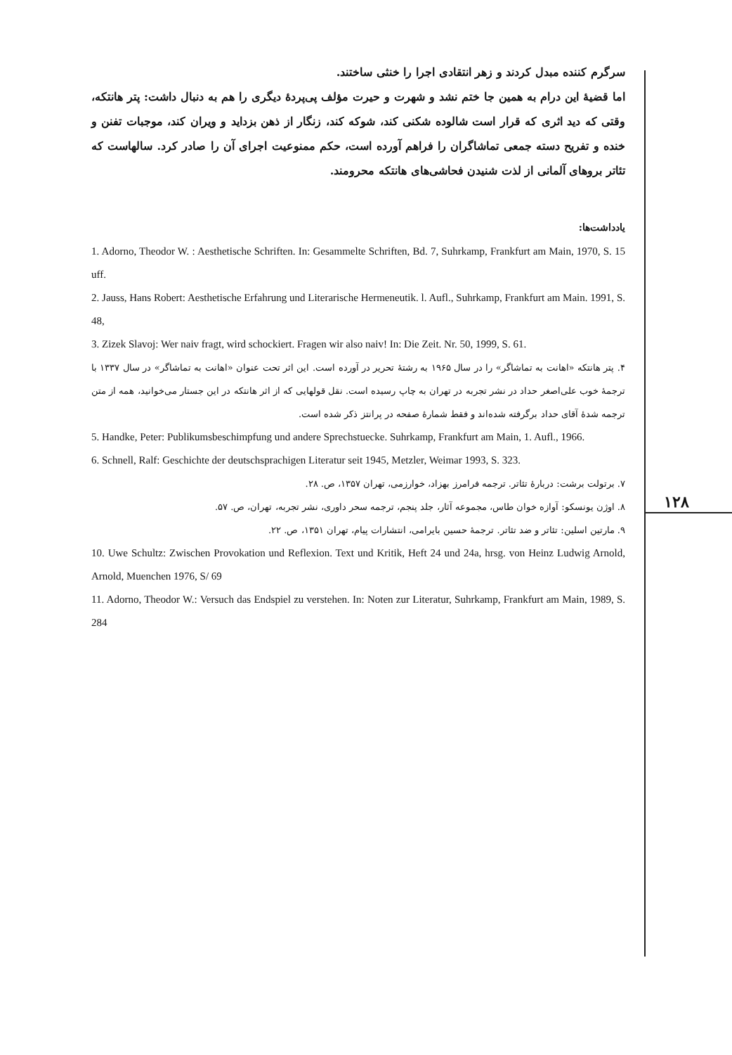۱۲۸
سرگرم کننده مبدل کردند و زهر انتقادی اجرا را خنثی ساختند.
اما قضیهٔ این درام به همین جا ختم نشد و شهرت و حیرت مؤلف پی‌پردهٔ دیگری را هم به دنبال داشت: پتر هانتکه، وقتی که دید اثری که قرار است شالوده شکنی کند، شوکه کند، زنگار از ذهن بزداید و ویران کند، موجبات تفنن و خنده و تفریح دسته جمعی تماشاگران را فراهم آورده است، حکم ممنوعیت اجرای آن را صادر کرد. سالهاست که تئاتر بروهای آلمانی از لذت شنیدن فحاشی‌های هانتکه محرومند.
یادداشت‌ها:
1. Adorno, Theodor W. : Aesthetische Schriften. In: Gesammelte Schriften, Bd. 7, Suhrkamp, Frankfurt am Main, 1970, S. 15 uff.
2. Jauss, Hans Robert: Aesthetische Erfahrung und Literarische Hermeneutik. l. Aufl., Suhrkamp, Frankfurt am Main. 1991, S. 48,
3. Zizek Slavoj: Wer naiv fragt, wird schockiert. Fragen wir also naiv! In: Die Zeit. Nr. 50, 1999, S. 61.
۴. پتر هانتکه «اهانت به تماشاگر» را در سال ۱۹۶۵ به رشتهٔ تحریر در آورده است. این اثر تحت عنوان «اهانت به تماشاگر» در سال ۱۳۳۷ با ترجمهٔ خوب علی‌اصغر حداد در نشر تجربه در تهران به چاپ رسیده است. نقل قولهایی که از اثر هانتکه در این جستار می‌خوانید، همه از متن ترجمه شدهٔ آقای حداد برگرفته شده‌اند و فقط شمارهٔ صفحه در پرانتز ذکر شده است.
5. Handke, Peter: Publikumsbeschimpfung und andere Sprechstuecke. Suhrkamp, Frankfurt am Main, 1. Aufl., 1966.
6. Schnell, Ralf: Geschichte der deutschsprachigen Literatur seit 1945, Metzler, Weimar 1993, S. 323.
۷. برتولت برشت: دربارهٔ تئاتر. ترجمه فرامرز بهزاد، خوارزمی، تهران ۱۳۵۷، ص. ۲۸.
۸. اوژن یونسکو: آوازه خوان طاس، مجموعه آثار، جلد پنجم، ترجمه سحر داوری، نشر تجربه، تهران، ص. ۵۷.
۹. مارتین اسلین: تئاتر و ضد تئاتر. ترجمهٔ حسین بایرامی، انتشارات پیام، تهران ۱۳۵۱، ص. ۲۲.
10. Uwe Schultz: Zwischen Provokation und Reflexion. Text und Kritik, Heft 24 und 24a, hrsg. von Heinz Ludwig Arnold, Arnold, Muenchen 1976, S/ 69
11. Adorno, Theodor W.: Versuch das Endspiel zu verstehen. In: Noten zur Literatur, Suhrkamp, Frankfurt am Main, 1989, S. 284